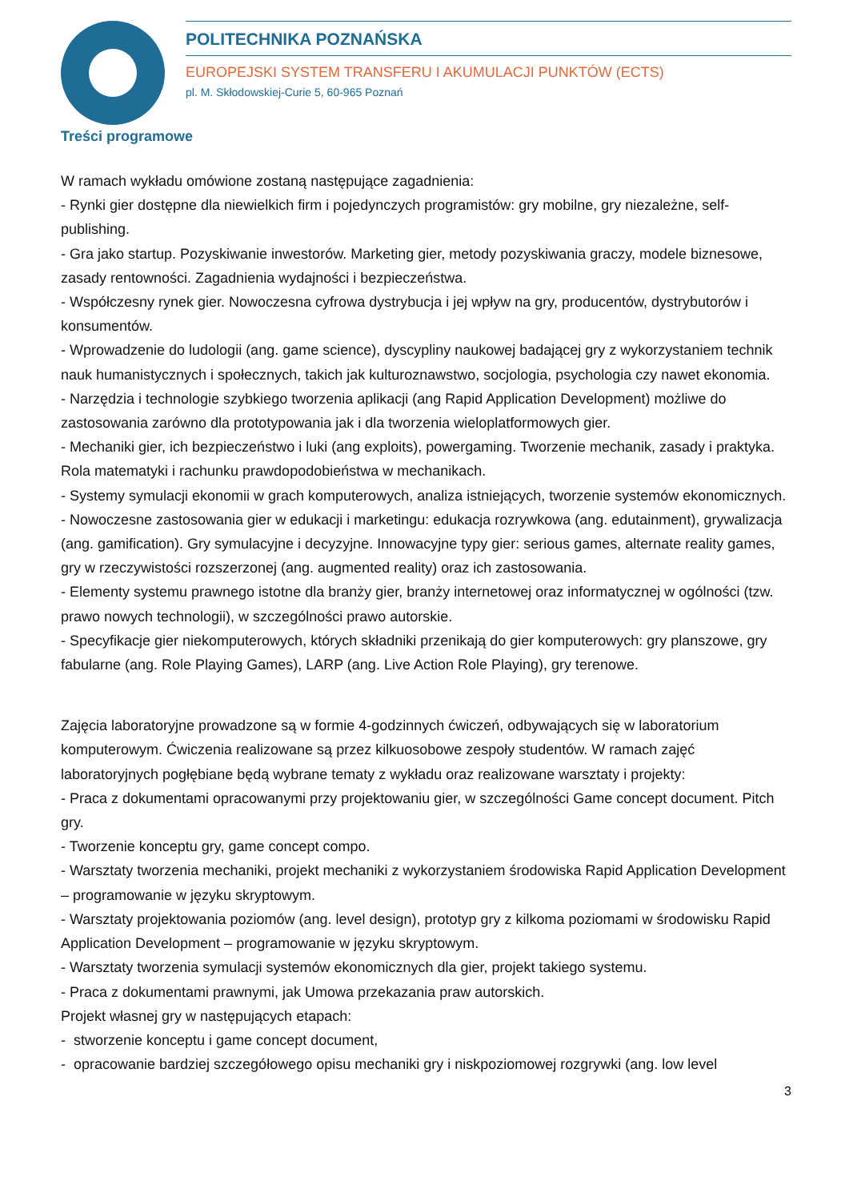POLITECHNIKA POZNAŃSKA
EUROPEJSKI SYSTEM TRANSFERU I AKUMULACJI PUNKTÓW (ECTS)
pl. M. Skłodowskiej-Curie 5, 60-965 Poznań
Treści programowe
W ramach wykładu omówione zostaną następujące zagadnienia:
- Rynki gier dostępne dla niewielkich firm i pojedynczych programistów: gry mobilne, gry niezależne, self-publishing.
- Gra jako startup. Pozyskiwanie inwestorów. Marketing gier, metody pozyskiwania graczy, modele biznesowe, zasady rentowności. Zagadnienia wydajności i bezpieczeństwa.
- Współczesny rynek gier. Nowoczesna cyfrowa dystrybucja i jej wpływ na gry, producentów, dystrybutorów i konsumentów.
- Wprowadzenie do ludologii (ang. game science), dyscypliny naukowej badającej gry z wykorzystaniem technik nauk humanistycznych i społecznych, takich jak kulturoznawstwo, socjologia, psychologia czy nawet ekonomia.
- Narzędzia i technologie szybkiego tworzenia aplikacji (ang Rapid Application Development) możliwe do zastosowania zarówno dla prototypowania jak i dla tworzenia wieloplatformowych gier.
- Mechaniki gier, ich bezpieczeństwo i luki (ang exploits), powergaming. Tworzenie mechanik, zasady i praktyka. Rola matematyki i rachunku prawdopodobieństwa w mechanikach.
- Systemy symulacji ekonomii w grach komputerowych, analiza istniejących, tworzenie systemów ekonomicznych.
- Nowoczesne zastosowania gier w edukacji i marketingu: edukacja rozrywkowa (ang. edutainment), grywalizacja (ang. gamification). Gry symulacyjne i decyzyjne. Innowacyjne typy gier: serious games, alternate reality games, gry w rzeczywistości rozszerzonej (ang. augmented reality) oraz ich zastosowania.
- Elementy systemu prawnego istotne dla branży gier, branży internetowej oraz informatycznej w ogólności (tzw. prawo nowych technologii), w szczególności prawo autorskie.
- Specyfikacje gier niekomputerowych, których składniki przenikają do gier komputerowych: gry planszowe, gry fabularne (ang. Role Playing Games), LARP (ang. Live Action Role Playing), gry terenowe.
Zajęcia laboratoryjne prowadzone są w formie 4-godzinnych ćwiczeń, odbywających się w laboratorium komputerowym. Ćwiczenia realizowane są przez kilkuosobowe zespoły studentów. W ramach zajęć laboratoryjnych pogłębiane będą wybrane tematy z wykładu oraz realizowane warsztaty i projekty:
- Praca z dokumentami opracowanymi przy projektowaniu gier, w szczególności Game concept document. Pitch gry.
- Tworzenie konceptu gry, game concept compo.
- Warsztaty tworzenia mechaniki, projekt mechaniki z wykorzystaniem środowiska Rapid Application Development – programowanie w języku skryptowym.
- Warsztaty projektowania poziomów (ang. level design), prototyp gry z kilkoma poziomami w środowisku Rapid Application Development – programowanie w języku skryptowym.
- Warsztaty tworzenia symulacji systemów ekonomicznych dla gier, projekt takiego systemu.
- Praca z dokumentami prawnymi, jak Umowa przekazania praw autorskich.
Projekt własnej gry w następujących etapach:
- stworzenie konceptu i game concept document,
- opracowanie bardziej szczegółowego opisu mechaniki gry i niskpoziomowej rozgrywki (ang. low level
3